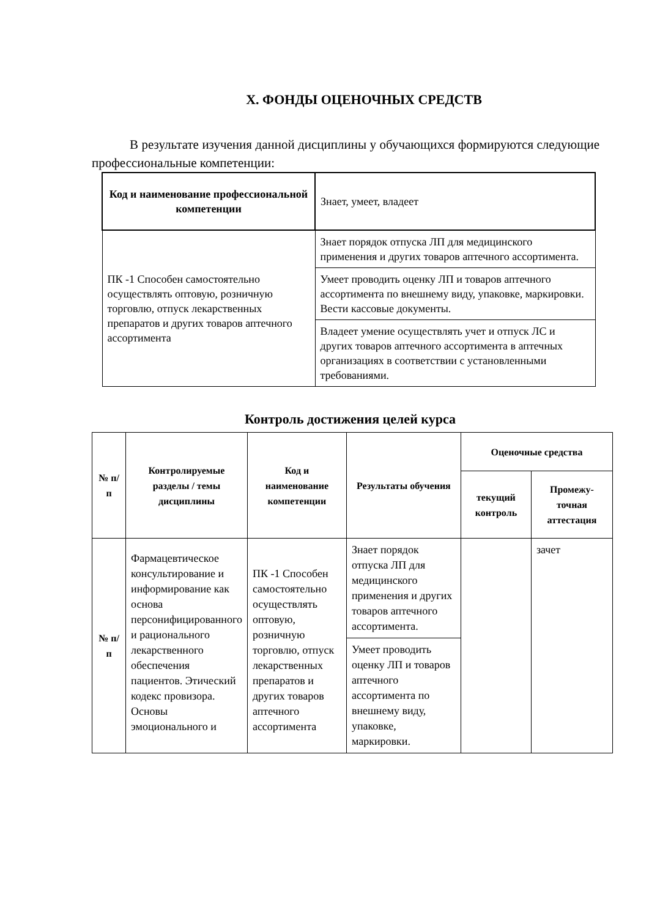X. ФОНДЫ ОЦЕНОЧНЫХ СРЕДСТВ
В результате изучения данной дисциплины у обучающихся формируются следующие профессиональные компетенции:
| Код и наименование профессиональной компетенции | Знает, умеет, владеет |
| --- | --- |
| ПК -1 Способен самостоятельно осуществлять оптовую, розничную торговлю, отпуск лекарственных препаратов и других товаров аптечного ассортимента | Знает порядок отпуска ЛП для медицинского применения и других товаров аптечного ассортимента. |
| | Умеет проводить оценку ЛП и товаров аптечного ассортимента по внешнему виду, упаковке, маркировки. Вести кассовые документы. |
| | Владеет умение осуществлять учет и отпуск ЛС и других товаров аптечного ассортимента в аптечных организациях в соответствии с установленными требованиями. |
Контроль достижения целей курса
| № п/п | Контролируемые разделы / темы дисциплины | Код и наименование компетенции | Результаты обучения | Оценочные средства | |
| --- | --- | --- | --- | --- | --- |
| | | | | текущий контроль | Промежу-точная аттестация |
| № п/п | Фармацевтическое консультирование и информирование как основа персонифицированного и рационального лекарственного обеспечения пациентов. Этический кодекс провизора. Основы эмоционального и | ПК -1 Способен самостоятельно осуществлять оптовую, розничную торговлю, отпуск лекарственных препаратов и других товаров аптечного ассортимента | Знает порядок отпуска ЛП для медицинского применения и других товаров аптечного ассортимента. | | зачет |
| | | | Умеет проводить оценку ЛП и товаров аптечного ассортимента по внешнему виду, упаковке, маркировки. | | |